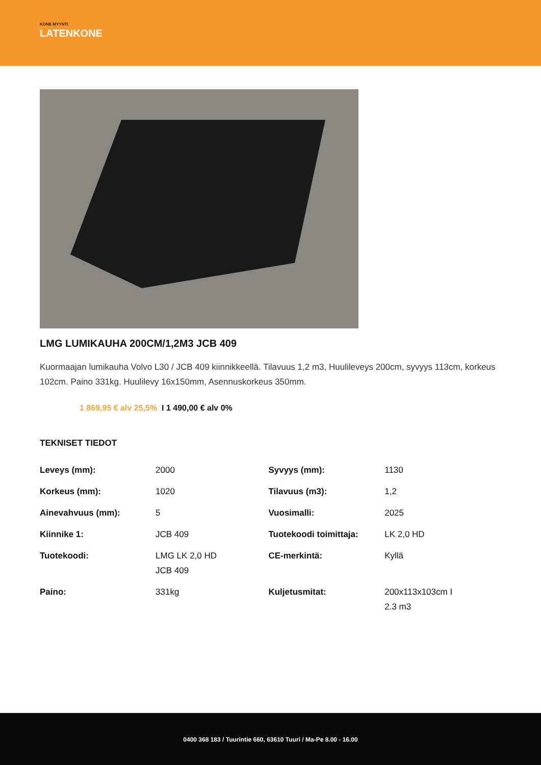KONE MYYNTI
LATENKONE
LMG LUMIKAUHA 200CM/1,2M3 JCB 409
Kuormaajan lumikauha Volvo L30 / JCB 409 kiinnikkeellä. Tilavuus 1,2 m3, Huulileveys 200cm, syvyys 113cm, korkeus 102cm. Paino 331kg. Huulilevy 16x150mm, Asennuskorkeus 350mm.
1 869,95 € alv 25,5% I 1 490,00 € alv 0%
TEKNISET TIEDOT
| Leveys (mm): | 2000 | Syvyys (mm): | 1130 |
| Korkeus (mm): | 1020 | Tilavuus (m3): | 1,2 |
| Ainevahvuus (mm): | 5 | Vuosimalli: | 2025 |
| Kiinnike 1: | JCB 409 | Tuotekoodi toimittaja: | LK 2,0 HD |
| Tuotekoodi: | LMG LK 2,0 HD JCB 409 | CE-merkintä: | Kyllä |
| Paino: | 331kg | Kuljetusmitat: | 200x113x103cm I 2.3 m3 |
0400 368 183 / Tuurintie 660, 63610 Tuuri / Ma-Pe 8.00 - 16.00